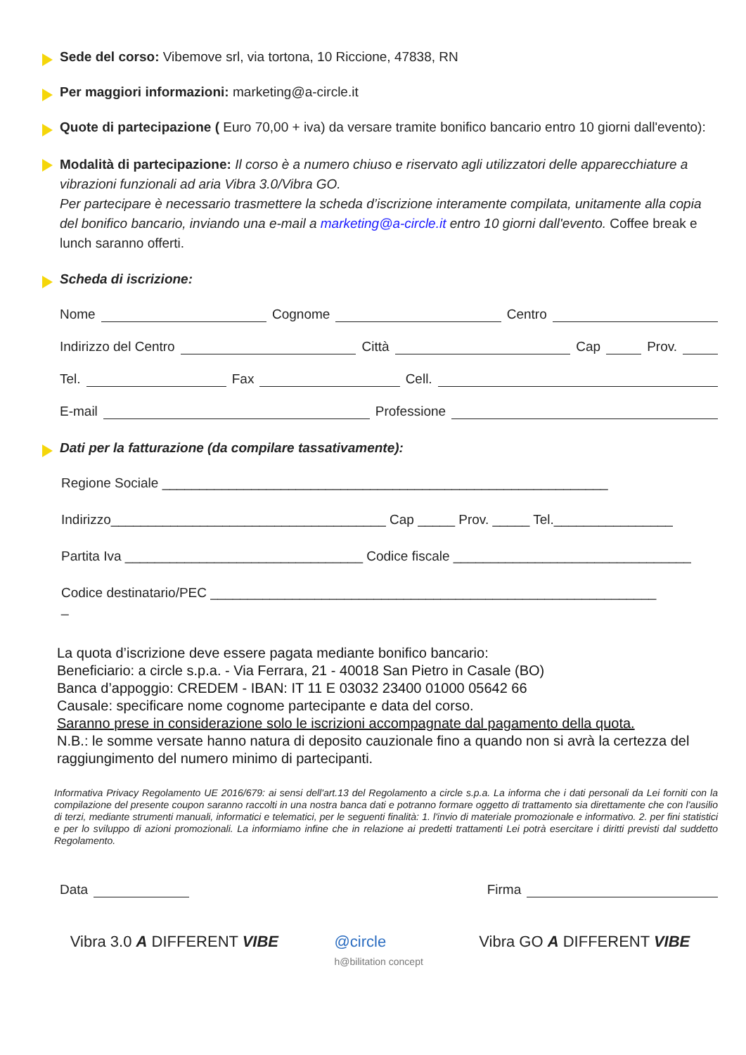Sede del corso: Vibemove srl, via tortona, 10 Riccione, 47838, RN
Per maggiori informazioni: marketing@a-circle.it
Quote di partecipazione ( Euro 70,00 + iva) da versare tramite bonifico bancario entro 10 giorni dall'evento):
Modalità di partecipazione: Il corso è a numero chiuso e riservato agli utilizzatori delle apparecchiature a vibrazioni funzionali ad aria Vibra 3.0/Vibra GO.
Per partecipare è necessario trasmettere la scheda d’iscrizione interamente compilata, unitamente alla copia del bonifico bancario, inviando una e-mail a marketing@a-circle.it entro 10 giorni dall'evento. Coffee break e lunch saranno offerti.
Scheda di iscrizione:
Nome Cognome Centro
Indirizzo del Centro Città Cap Prov.
Tel. Fax Cell.
E-mail Professione
Dati per la fatturazione (da compilare tassativamente):
Regione Sociale ____________________________________________________________
Indirizzo_____________________________________ Cap _____ Prov. _____ Tel.________________
Partita Iva ________________________________ Codice fiscale ________________________________
Codice destinatario/PEC ____________________________________________________________
_
La quota d’iscrizione deve essere pagata mediante bonifico bancario:
Beneficiario: a circle s.p.a. - Via Ferrara, 21 - 40018 San Pietro in Casale (BO)
Banca d’appoggio: CREDEM - IBAN: IT 11 E 03032 23400 01000 05642 66
Causale: specificare nome cognome partecipante e data del corso.
Saranno prese in considerazione solo le iscrizioni accompagnate dal pagamento della quota.
N.B.: le somme versate hanno natura di deposito cauzionale fino a quando non si avrà la certezza del raggiungimento del numero minimo di partecipanti.
Informativa Privacy Regolamento UE 2016/679: ai sensi dell'art.13 del Regolamento a circle s.p.a. La informa che i dati personali da Lei forniti con la compilazione del presente coupon saranno raccolti in una nostra banca dati e potranno formare oggetto di trattamento sia direttamente che con l'ausilio di terzi, mediante strumenti manuali, informatici e telematici, per le seguenti finalità: 1. l'invio di materiale promozionale e informativo. 2. per fini statistici e per lo sviluppo di azioni promozionali. La informiamo infine che in relazione ai predetti trattamenti Lei potrà esercitare i diritti previsti dal suddetto Regolamento.
Data Firma
Vibra 3.0 A DIFFERENT VIBE @circle
h@bilitation concept
Vibra GO A DIFFERENT VIBE